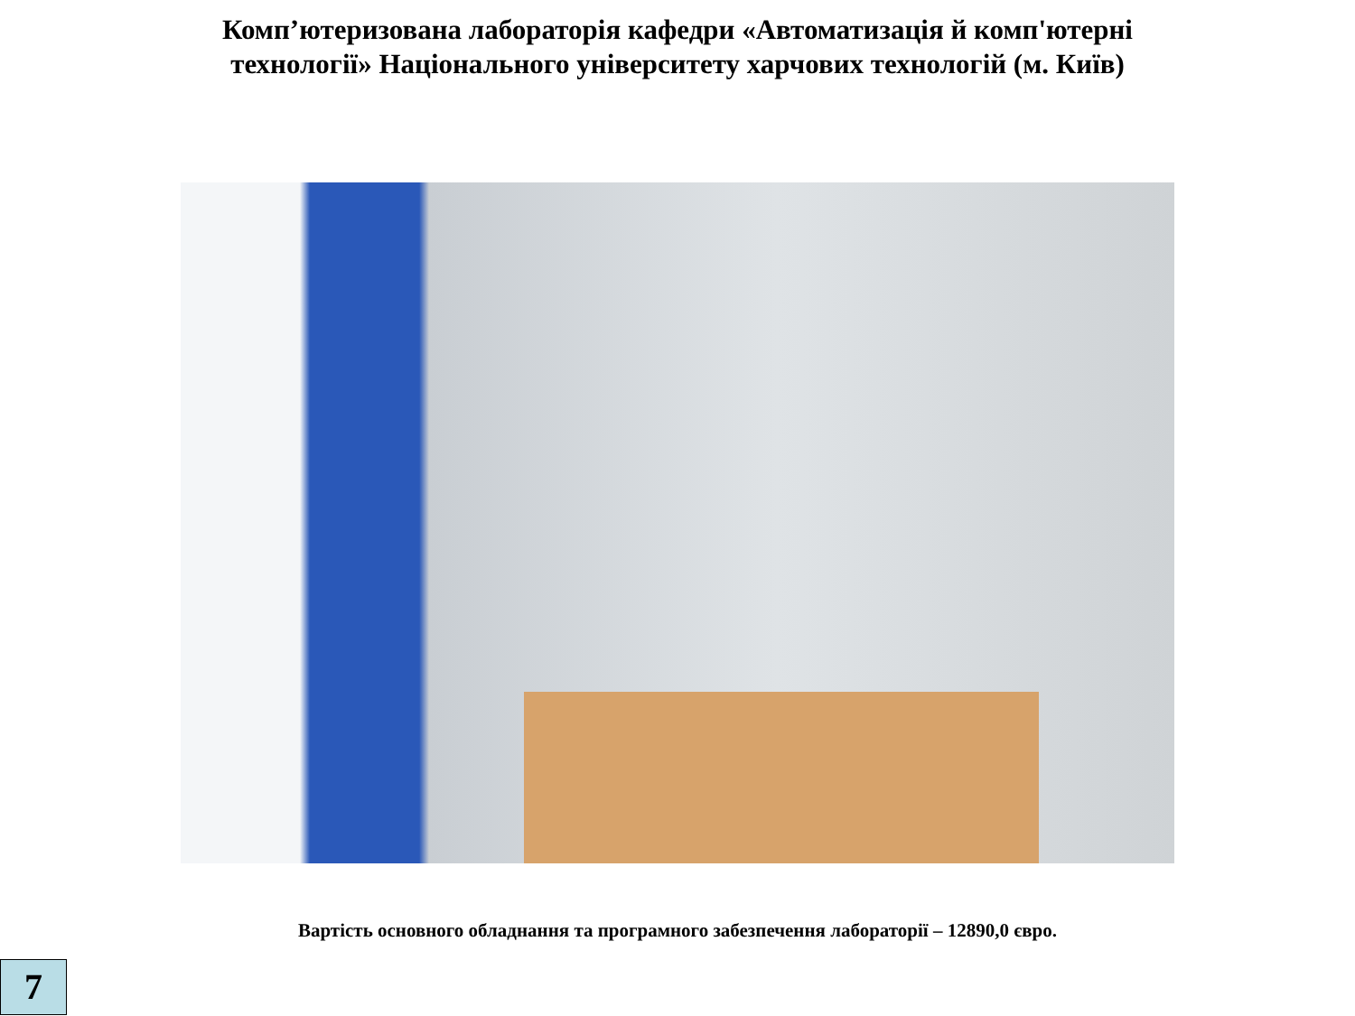Комп’ютеризована лабораторія кафедри «Автоматизація й комп'ютерні
технології» Національного університету харчових технологій (м. Київ)
Вартість основного обладнання та програмного забезпечення лабораторії – 12890,0 євро.
7